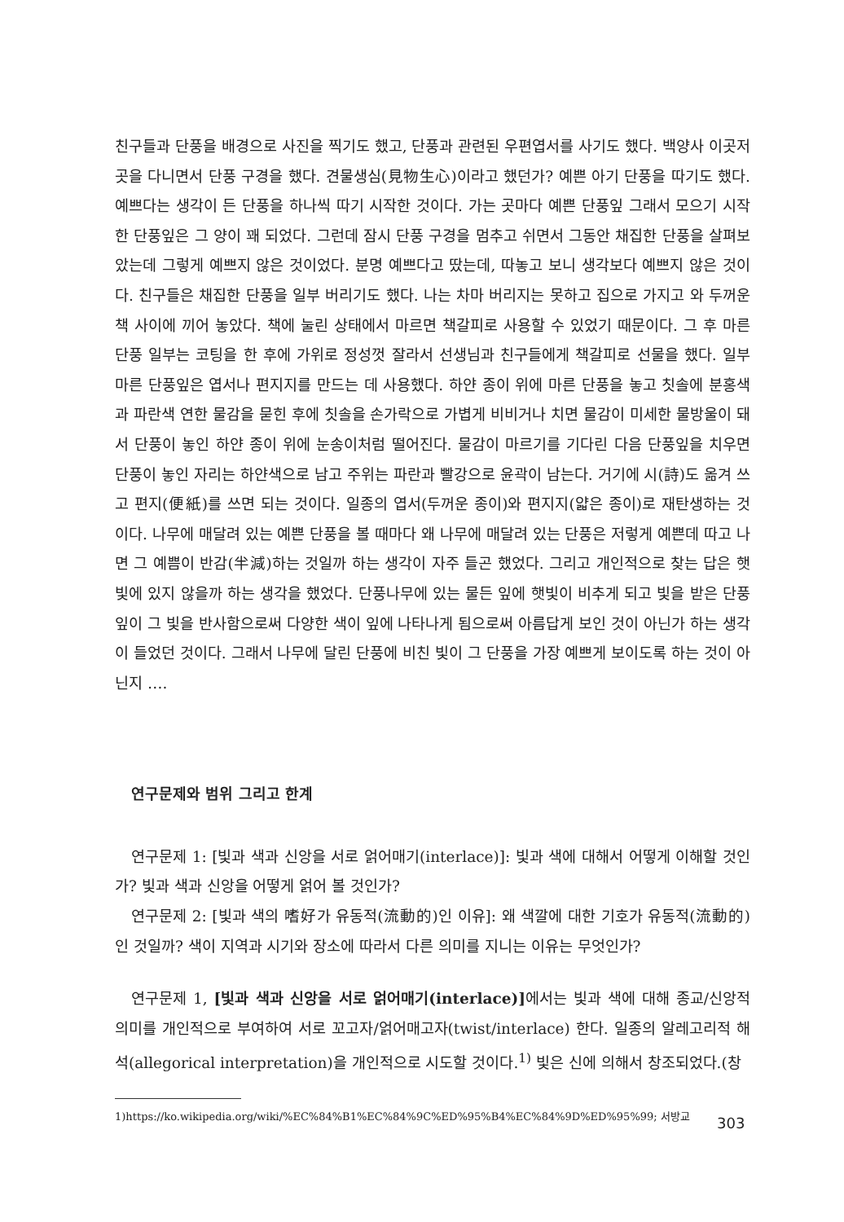친구들과 단풍을 배경으로 사진을 찍기도 했고, 단풍과 관련된 우편엽서를 사기도 했다. 백양사 이곳저곳을 다니면서 단풍 구경을 했다. 견물생심(見物生心)이라고 했던가? 예쁜 아기 단풍을 따기도 했다. 예쁘다는 생각이 든 단풍을 하나씩 따기 시작한 것이다. 가는 곳마다 예쁜 단풍잎 그래서 모으기 시작한 단풍잎은 그 양이 꽤 되었다. 그런데 잠시 단풍 구경을 멈추고 쉬면서 그동안 채집한 단풍을 살펴보았는데 그렇게 예쁘지 않은 것이었다. 분명 예쁘다고 땄는데, 따놓고 보니 생각보다 예쁘지 않은 것이다. 친구들은 채집한 단풍을 일부 버리기도 했다. 나는 차마 버리지는 못하고 집으로 가지고 와 두꺼운 책 사이에 끼어 놓았다. 책에 눌린 상태에서 마르면 책갈피로 사용할 수 있었기 때문이다. 그 후 마른 단풍 일부는 코팅을 한 후에 가위로 정성껏 잘라서 선생님과 친구들에게 책갈피로 선물을 했다. 일부 마른 단풍잎은 엽서나 편지지를 만드는 데 사용했다. 하얀 종이 위에 마른 단풍을 놓고 칫솔에 분홍색과 파란색 연한 물감을 묻힌 후에 칫솔을 손가락으로 가볍게 비비거나 치면 물감이 미세한 물방울이 돼서 단풍이 놓인 하얀 종이 위에 눈송이처럼 떨어진다. 물감이 마르기를 기다린 다음 단풍잎을 치우면 단풍이 놓인 자리는 하얀색으로 남고 주위는 파란과 빨강으로 윤곽이 남는다. 거기에 시(詩)도 옮겨 쓰고 편지(便紙)를 쓰면 되는 것이다. 일종의 엽서(두꺼운 종이)와 편지지(얇은 종이)로 재탄생하는 것이다. 나무에 매달려 있는 예쁜 단풍을 볼 때마다 왜 나무에 매달려 있는 단풍은 저렇게 예쁜데 따고 나면 그 예쁨이 반감(半減)하는 것일까 하는 생각이 자주 들곤 했었다. 그리고 개인적으로 찾는 답은 햇빛에 있지 않을까 하는 생각을 했었다. 단풍나무에 있는 물든 잎에 햇빛이 비추게 되고 빛을 받은 단풍잎이 그 빛을 반사함으로써 다양한 색이 잎에 나타나게 됨으로써 아름답게 보인 것이 아닌가 하는 생각이 들었던 것이다. 그래서 나무에 달린 단풍에 비친 빛이 그 단풍을 가장 예쁘게 보이도록 하는 것이 아닌지 ….
연구문제와 범위 그리고 한계
연구문제 1: [빛과 색과 신앙을 서로 얽어매기(interlace)]: 빛과 색에 대해서 어떻게 이해할 것인가? 빛과 색과 신앙을 어떻게 얽어 볼 것인가?
연구문제 2: [빛과 색의 嗜好가 유동적(流動的)인 이유]: 왜 색깔에 대한 기호가 유동적(流動的)인 것일까? 색이 지역과 시기와 장소에 따라서 다른 의미를 지니는 이유는 무엇인가?
연구문제 1, [빛과 색과 신앙을 서로 얽어매기(interlace)] 에서는 빛과 색에 대해 종교/신앙적 의미를 개인적으로 부여하여 서로 꼬고자/얽어매고자(twist/interlace) 한다. 일종의 알레고리적 해석(allegorical interpretation)을 개인적으로 시도할 것이다.<sup>1)</sup> 빛은 신에 의해서 창조되었다.(창
1)https://ko.wikipedia.org/wiki/%EC%84%B1%EC%84%9C%ED%95%B4%EC%84%9D%ED%95%99; 서방교
303